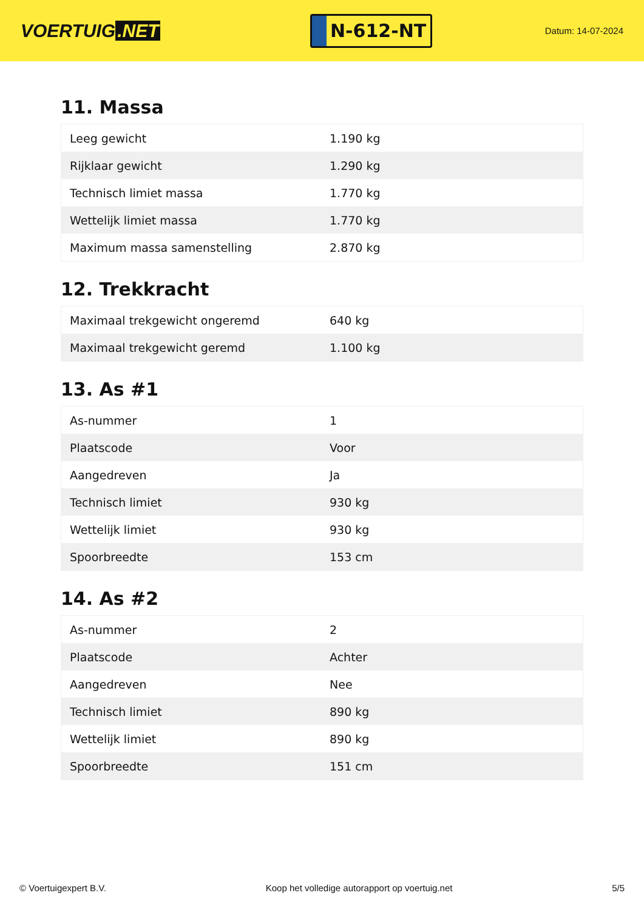VOERTUIG.NET
N-612-NT
Datum: 14-07-2024
11. Massa
| Leeg gewicht | 1.190 kg |
| Rijklaar gewicht | 1.290 kg |
| Technisch limiet massa | 1.770 kg |
| Wettelijk limiet massa | 1.770 kg |
| Maximum massa samenstelling | 2.870 kg |
12. Trekkracht
| Maximaal trekgewicht ongeremd | 640 kg |
| Maximaal trekgewicht geremd | 1.100 kg |
13. As #1
| As-nummer | 1 |
| Plaatscode | Voor |
| Aangedreven | Ja |
| Technisch limiet | 930 kg |
| Wettelijk limiet | 930 kg |
| Spoorbreedte | 153 cm |
14. As #2
| As-nummer | 2 |
| Plaatscode | Achter |
| Aangedreven | Nee |
| Technisch limiet | 890 kg |
| Wettelijk limiet | 890 kg |
| Spoorbreedte | 151 cm |
© Voertuigexpert B.V. Koop het volledige autorapport op voertuig.net 5/5